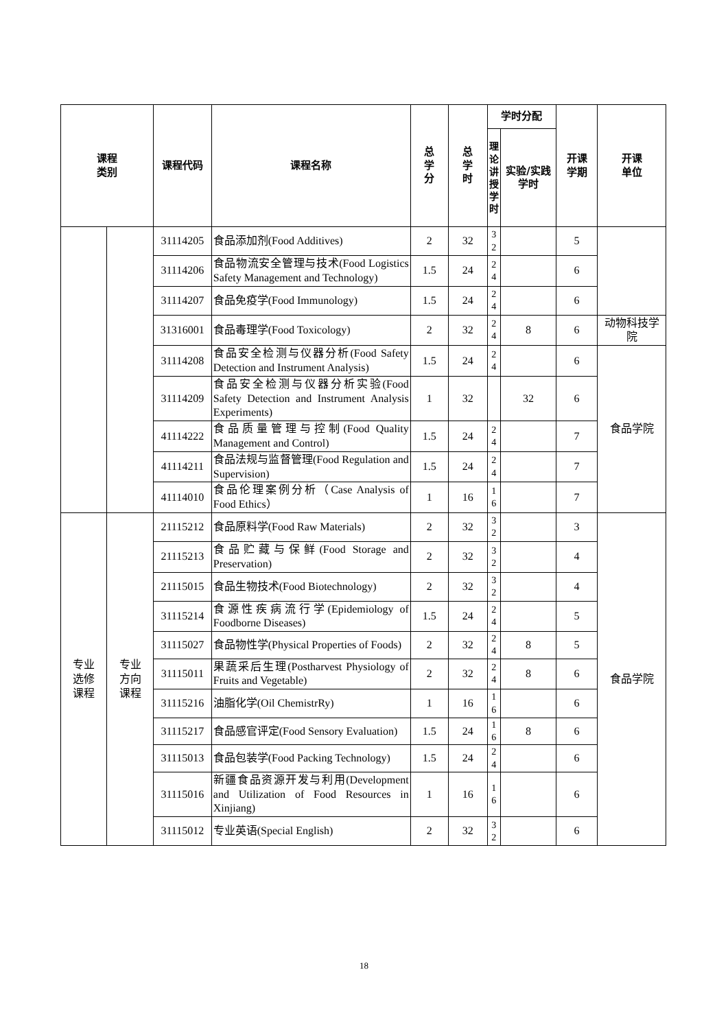| 课程 类别 | | 课程代码 | 课程名称 | 总 学 分 | 总 学 时 | 学时分配 | | 开课 学期 | 开课 单位 |
| --- | --- | --- | --- | --- | --- | --- | --- | --- | --- |
| | | | | | | 理 论 讲 授 学 时 | 实验/实践 学时 | | |
| | | 31114205 | 食品添加剂(Food Additives) | 2 | 32 | 3 2 | | 5 | |
| | | 31114206 | 食品物流安全管理与技术(Food Logistics Safety Management and Technology) | 1.5 | 24 | 2 4 | | 6 | |
| | | 31114207 | 食品免疫学(Food Immunology) | 1.5 | 24 | 2 4 | | 6 | |
| | | 31316001 | 食品毒理学(Food Toxicology) | 2 | 32 | 2 4 | 8 | 6 | 动物科技学院 |
| | | 31114208 | 食品安全检测与仪器分析(Food Safety Detection and Instrument Analysis) | 1.5 | 24 | 2 4 | | 6 | 食品学院 |
| | | 31114209 | 食品安全检测与仪器分析实验(Food Safety Detection and Instrument Analysis Experiments) | 1 | 32 | | 32 | 6 | |
| | | 41114222 | 食品质量管理与控制(Food Quality Management and Control) | 1.5 | 24 | 2 4 | | 7 | |
| | | 41114211 | 食品法规与监督管理(Food Regulation and Supervision) | 1.5 | 24 | 2 4 | | 7 | |
| | | 41114010 | 食品伦理案例分析（Case Analysis of Food Ethics） | 1 | 16 | 1 6 | | 7 | |
| 专业 选修 课程 | 专业 方向 课程 | 21115212 | 食品原料学(Food Raw Materials) | 2 | 32 | 3 2 | | 3 | 食品学院 |
| | | 21115213 | 食品贮藏与保鲜(Food Storage and Preservation) | 2 | 32 | 3 2 | | 4 | |
| | | 21115015 | 食品生物技术(Food Biotechnology) | 2 | 32 | 3 2 | | 4 | |
| | | 31115214 | 食源性疾病流行学(Epidemiology of Foodborne Diseases) | 1.5 | 24 | 2 4 | | 5 | |
| | | 31115027 | 食品物性学(Physical Properties of Foods) | 2 | 32 | 2 4 | 8 | 5 | |
| | | 31115011 | 果蔬采后生理(Postharvest Physiology of Fruits and Vegetable) | 2 | 32 | 2 4 | 8 | 6 | |
| | | 31115216 | 油脂化学(Oil ChemistrRy) | 1 | 16 | 1 6 | | 6 | |
| | | 31115217 | 食品感官评定(Food Sensory Evaluation) | 1.5 | 24 | 1 6 | 8 | 6 | |
| | | 31115013 | 食品包装学(Food Packing Technology) | 1.5 | 24 | 2 4 | | 6 | |
| | | 31115016 | 新疆食品资源开发与利用(Development and Utilization of Food Resources in Xinjiang) | 1 | 16 | 1 6 | | 6 | |
| | | 31115012 | 专业英语(Special English) | 2 | 32 | 3 2 | | 6 | |
18